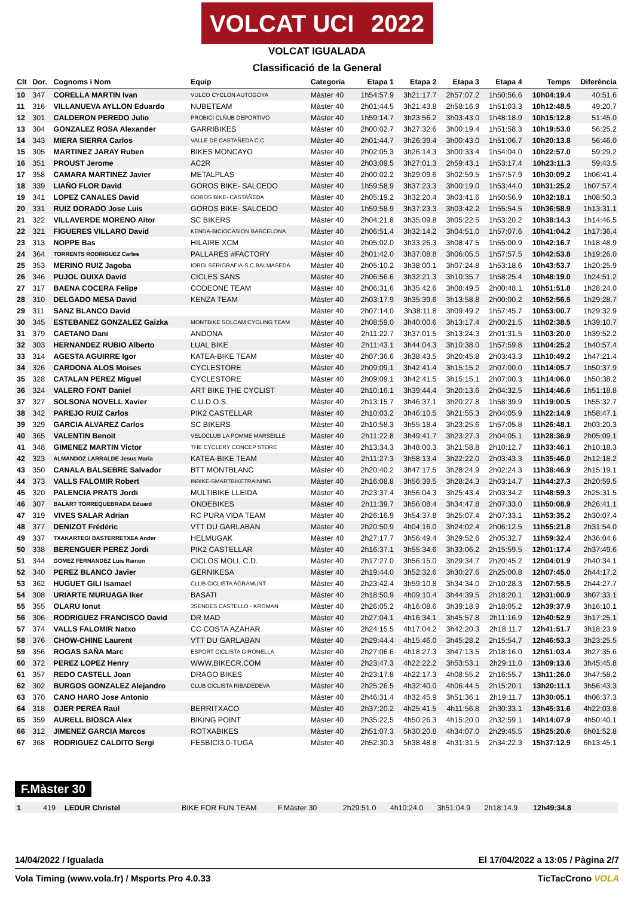VOLCAT UCI 2022
VOLCAT IGUALADA
Classificació de la General
| Clt | Dor. | Cognoms i Nom | Equip | Categoria | Etapa 1 | Etapa 2 | Etapa 3 | Etapa 4 | Temps | Diferència |
| --- | --- | --- | --- | --- | --- | --- | --- | --- | --- | --- |
| 10 | 347 | CORELLA MARTIN Ivan | VULCO CYCLON AUTOGOYA | Màster 40 | 1h54:57.9 | 3h21:17.7 | 2h57:07.2 | 1h50:56.6 | 10h04:19.4 | 40:51.6 |
| 11 | 316 | VILLANUEVA AYLLON Eduardo | NUBETEAM | Màster 40 | 2h01:44.5 | 3h21:43.8 | 2h58:16.9 | 1h51:03.3 | 10h12:48.5 | 49:20.7 |
| 12 | 301 | CALDERON PEREDO Julio | PROBICI CLÑUB DEPORTIVO | Màster 40 | 1h59:14.7 | 3h23:56.2 | 3h03:43.0 | 1h48:18.9 | 10h15:12.8 | 51:45.0 |
| 13 | 304 | GONZALEZ ROSA Alexander | GARRIBIKES | Màster 40 | 2h00:02.7 | 3h27:32.6 | 3h00:19.4 | 1h51:58.3 | 10h19:53.0 | 56:25.2 |
| 14 | 343 | MIERA SIERRA Carlos | VALLE DE CASTAÑEDA C.C. | Màster 40 | 2h01:44.7 | 3h26:39.4 | 3h00:43.0 | 1h51:06.7 | 10h20:13.8 | 56:46.0 |
| 15 | 305 | MARTINEZ JARAY Ruben | BIKES MONCAYO | Màster 40 | 2h02:05.3 | 3h26:14.3 | 3h00:33.4 | 1h54:04.0 | 10h22:57.0 | 59:29.2 |
| 16 | 351 | PROUST Jerome | AC2R | Màster 40 | 2h03:09.5 | 3h27:01.3 | 2h59:43.1 | 1h53:17.4 | 10h23:11.3 | 59:43.5 |
| 17 | 358 | CAMARA MARTINEZ Javier | METALPLAS | Màster 40 | 2h00:02.2 | 3h29:09.6 | 3h02:59.5 | 1h57:57.9 | 10h30:09.2 | 1h06:41.4 |
| 18 | 339 | LIAÑO FLOR David | GOROS BIKE- SALCEDO | Màster 40 | 1h59:58.9 | 3h37:23.3 | 3h00:19.0 | 1h53:44.0 | 10h31:25.2 | 1h07:57.4 |
| 19 | 341 | LOPEZ CANALES David | GOROS BIKE- CASTAÑEDA | Màster 40 | 2h05:19.2 | 3h32:20.4 | 3h03:41.6 | 1h50:56.9 | 10h32:18.1 | 1h08:50.3 |
| 20 | 331 | RUIZ DORADO Jose Luis | GOROS BIKE- SALCEDO | Màster 40 | 1h59:58.9 | 3h37:23.3 | 3h03:42.2 | 1h55:54.5 | 10h36:58.9 | 1h13:31.1 |
| 21 | 322 | VILLAVERDE MORENO Aitor | SC BIKERS | Màster 40 | 2h04:21.8 | 3h35:09.8 | 3h05:22.5 | 1h53:20.2 | 10h38:14.3 | 1h14:46.5 |
| 22 | 321 | FIGUERES VILLARO David | KENDA-BICIOCASION BARCELONA | Màster 40 | 2h06:51.4 | 3h32:14.2 | 3h04:51.0 | 1h57:07.6 | 10h41:04.2 | 1h17:36.4 |
| 23 | 313 | NOPPE Bas | HILAIRE XCM | Màster 40 | 2h05:02.0 | 3h33:26.3 | 3h08:47.5 | 1h55:00.9 | 10h42:16.7 | 1h18:48.9 |
| 24 | 364 | TORRENTS RODRIGUEZ Carles | PALLARES #FACTORY | Màster 40 | 2h01:42.0 | 3h37:08.8 | 3h06:05.5 | 1h57:57.5 | 10h42:53.8 | 1h19:26.0 |
| 25 | 353 | MERINO RUIZ Jagoba | IORGI SERIGRAFIA-S.C.BALMASEDA | Màster 40 | 2h05:10.2 | 3h38:00.1 | 3h07:24.8 | 1h53:18.6 | 10h43:53.7 | 1h20:25.9 |
| 26 | 346 | PUJOL GUIXA David | CICLES SANS | Màster 40 | 2h06:56.6 | 3h32:21.3 | 3h10:35.7 | 1h58:25.4 | 10h48:19.0 | 1h24:51.2 |
| 27 | 317 | BAENA COCERA Felipe | CODEONE TEAM | Màster 40 | 2h06:31.6 | 3h35:42.6 | 3h08:49.5 | 2h00:48.1 | 10h51:51.8 | 1h28:24.0 |
| 28 | 310 | DELGADO MESA David | KENZA TEAM | Màster 40 | 2h03:17.9 | 3h35:39.6 | 3h13:58.8 | 2h00:00.2 | 10h52:56.5 | 1h29:28.7 |
| 29 | 311 | SANZ BLANCO David | | Màster 40 | 2h07:14.0 | 3h38:11.8 | 3h09:49.2 | 1h57:45.7 | 10h53:00.7 | 1h29:32.9 |
| 30 | 345 | ESTEBANEZ GONZALEZ Gaizka | MONTBIKE SOLCAM CYCLING TEAM | Màster 40 | 2h08:59.0 | 3h40:00.6 | 3h13:17.4 | 2h00:21.5 | 11h02:38.5 | 1h39:10.7 |
| 31 | 379 | CAETANO Dani | ANDONA | Màster 40 | 2h11:22.7 | 3h37:01.5 | 3h13:24.3 | 2h01:31.5 | 11h03:20.0 | 1h39:52.2 |
| 32 | 303 | HERNANDEZ RUBIO Alberto | LUAL BIKE | Màster 40 | 2h11:43.1 | 3h44:04.3 | 3h10:38.0 | 1h57:59.8 | 11h04:25.2 | 1h40:57.4 |
| 33 | 314 | AGESTA AGUIRRE Igor | KATEA-BIKE TEAM | Màster 40 | 2h07:36.6 | 3h38:43.5 | 3h20:45.8 | 2h03:43.3 | 11h10:49.2 | 1h47:21.4 |
| 34 | 326 | CARDONA ALOS Moises | CYCLESTORE | Màster 40 | 2h09:09.1 | 3h42:41.4 | 3h15:15.2 | 2h07:00.0 | 11h14:05.7 | 1h50:37.9 |
| 35 | 328 | CATALAN PEREZ Miguel | CYCLESTORE | Màster 40 | 2h09:09.1 | 3h42:41.5 | 3h15:15.1 | 2h07:00.3 | 11h14:06.0 | 1h50:38.2 |
| 36 | 324 | VALERO FONT Daniel | ART BIKE THE CYCLIST | Màster 40 | 2h10:16.1 | 3h39:44.4 | 3h20:13.6 | 2h04:32.5 | 11h14:46.6 | 1h51:18.8 |
| 37 | 327 | SOLSONA NOVELL Xavier | C.U.D.O.S. | Màster 40 | 2h13:15.7 | 3h46:37.1 | 3h20:27.8 | 1h58:39.9 | 11h19:00.5 | 1h55:32.7 |
| 38 | 342 | PAREJO RUIZ Carlos | PIK2 CASTELLAR | Màster 40 | 2h10:03.2 | 3h46:10.5 | 3h21:55.3 | 2h04:05.9 | 11h22:14.9 | 1h58:47.1 |
| 39 | 329 | GARCIA ALVAREZ Carlos | SC BIKERS | Màster 40 | 2h10:58.3 | 3h55:18.4 | 3h23:25.6 | 1h57:05.8 | 11h26:48.1 | 2h03:20.3 |
| 40 | 365 | VALENTIN Benoit | VELOCLUB LA POMME MARSEILLE | Màster 40 | 2h11:22.8 | 3h49:41.7 | 3h23:27.3 | 2h04:05.1 | 11h28:36.9 | 2h05:09.1 |
| 41 | 348 | GIMENEZ MARTIN Victor | THE CYCLERY CONCEP STORE | Màster 40 | 2h13:34.3 | 3h48:00.3 | 3h21:58.8 | 2h10:12.7 | 11h33:46.1 | 2h10:18.3 |
| 42 | 323 | ALMANDOZ LARRALDE Jesus Maria | KATEA-BIKE TEAM | Màster 40 | 2h11:27.3 | 3h58:13.4 | 3h22:22.0 | 2h03:43.3 | 11h35:46.0 | 2h12:18.2 |
| 43 | 350 | CANALA BALSEBRE Salvador | BTT MONTBLANC | Màster 40 | 2h20:40.2 | 3h47:17.5 | 3h28:24.9 | 2h02:24.3 | 11h38:46.9 | 2h15:19.1 |
| 44 | 373 | VALLS FALOMIR Robert | INBIKE-SMARTBIKETRAINING | Màster 40 | 2h16:08.8 | 3h56:39.5 | 3h28:24.3 | 2h03:14.7 | 11h44:27.3 | 2h20:59.5 |
| 45 | 320 | PALENCIA PRATS Jordi | MULTIBIKE LLEIDA | Màster 40 | 2h23:37.4 | 3h56:04.3 | 3h25:43.4 | 2h03:34.2 | 11h48:59.3 | 2h25:31.5 |
| 46 | 307 | BALART TORREQUEBRADA Eduard | ONDEBIKES | Màster 40 | 2h11:39.7 | 3h56:08.4 | 3h34:47.8 | 2h07:33.0 | 11h50:08.9 | 2h26:41.1 |
| 47 | 319 | VIVES SALAR Adrian | RC PURA VIDA TEAM | Màster 40 | 2h26:16.9 | 3h54:37.8 | 3h25:07.4 | 2h07:33.1 | 11h53:35.2 | 2h30:07.4 |
| 48 | 377 | DENIZOT Frédéric | VTT DU GARLABAN | Màster 40 | 2h20:50.9 | 4h04:16.0 | 3h24:02.4 | 2h06:12.5 | 11h55:21.8 | 2h31:54.0 |
| 49 | 337 | TXAKARTEGI BASTERRETXEA Ander | HELMUGAK | Màster 40 | 2h27:17.7 | 3h56:49.4 | 3h29:52.6 | 2h05:32.7 | 11h59:32.4 | 2h36:04.6 |
| 50 | 338 | BERENGUER PEREZ Jordi | PIK2 CASTELLAR | Màster 40 | 2h16:37.1 | 3h55:34.6 | 3h33:06.2 | 2h15:59.5 | 12h01:17.4 | 2h37:49.6 |
| 51 | 344 | GOMEZ FERNANDEZ Luis Ramon | CICLOS MOLI, C.D. | Màster 40 | 2h17:27.0 | 3h56:15.0 | 3h29:34.7 | 2h20:45.2 | 12h04:01.9 | 2h40:34.1 |
| 52 | 340 | PEREZ BLANCO Javier | GERNIKESA | Màster 40 | 2h19:44.0 | 3h52:32.6 | 3h30:27.6 | 2h25:00.8 | 12h07:45.0 | 2h44:17.2 |
| 53 | 362 | HUGUET GILI Isamael | CLUB CICLISTA AGRAMUNT | Màster 40 | 2h23:42.4 | 3h59:10.8 | 3h34:34.0 | 2h10:28.3 | 12h07:55.5 | 2h44:27.7 |
| 54 | 308 | URIARTE MURUAGA Iker | BASATI | Màster 40 | 2h18:50.9 | 4h09:10.4 | 3h44:39.5 | 2h18:20.1 | 12h31:00.9 | 3h07:33.1 |
| 55 | 355 | OLARU Ionut | 3SENDES CASTELLO - KROMAN | Màster 40 | 2h26:05.2 | 4h16:08.6 | 3h39:18.9 | 2h18:05.2 | 12h39:37.9 | 3h16:10.1 |
| 56 | 306 | RODRIGUEZ FRANCISCO David | DR MAD | Màster 40 | 2h27:04.1 | 4h16:34.1 | 3h45:57.8 | 2h11:16.9 | 12h40:52.9 | 3h17:25.1 |
| 57 | 374 | VALLS FALOMIR Natxo | CC COSTA AZAHAR | Màster 40 | 2h24:15.5 | 4h17:04.2 | 3h42:20.3 | 2h18:11.7 | 12h41:51.7 | 3h18:23.9 |
| 58 | 376 | CHOW-CHINE Laurent | VTT DU GARLABAN | Màster 40 | 2h29:44.4 | 4h15:46.0 | 3h45:28.2 | 2h15:54.7 | 12h46:53.3 | 3h23:25.5 |
| 59 | 356 | ROGAS SAÑA Marc | ESPORT CICLISTA GIRONELLA | Màster 40 | 2h27:06.6 | 4h18:27.3 | 3h47:13.5 | 2h18:16.0 | 12h51:03.4 | 3h27:35.6 |
| 60 | 372 | PEREZ LOPEZ Henry | WWW.BIKECR.COM | Màster 40 | 2h23:47.3 | 4h22:22.2 | 3h53:53.1 | 2h29:11.0 | 13h09:13.6 | 3h45:45.8 |
| 61 | 357 | REDO CASTELL Joan | DRAGO BIKES | Màster 40 | 2h23:17.8 | 4h22:17.3 | 4h08:55.2 | 2h16:55.7 | 13h11:26.0 | 3h47:58.2 |
| 62 | 302 | BURGOS GONZALEZ Alejandro | CLUB CICLISTA RIBADEDEVA | Màster 40 | 2h25:26.5 | 4h32:40.0 | 4h06:44.5 | 2h15:20.1 | 13h20:11.1 | 3h56:43.3 |
| 63 | 370 | CANO HARO Jose Antonio | | Màster 40 | 2h46:31.4 | 4h32:45.9 | 3h51:36.1 | 2h19:11.7 | 13h30:05.1 | 4h06:37.3 |
| 64 | 318 | OJER PEREA Raul | BERRITXACO | Màster 40 | 2h37:20.2 | 4h25:41.5 | 4h11:56.8 | 2h30:33.1 | 13h45:31.6 | 4h22:03.8 |
| 65 | 359 | AURELL BIOSCA Alex | BIKING POINT | Màster 40 | 2h35:22.5 | 4h50:26.3 | 4h15:20.0 | 2h32:59.1 | 14h14:07.9 | 4h50:40.1 |
| 66 | 312 | JIMENEZ GARCIA Marcos | ROTXABIKES | Màster 40 | 2h51:07.3 | 5h30:20.8 | 4h34:07.0 | 2h29:45.5 | 15h25:20.6 | 6h01:52.8 |
| 67 | 368 | RODRIGUEZ CALDITO Sergi | FESBICI3.0-TUGA | Màster 40 | 2h52:30.3 | 5h38:48.8 | 4h31:31.5 | 2h34:22.3 | 15h37:12.9 | 6h13:45.1 |
F.Màster 30
| 1 | 419 | LEDUR Christel | BIKE FOR FUN TEAM | F.Màster 30 | 2h29:51.0 | 4h10:24.0 | 3h51:04.9 | 2h18:14.9 | 12h49:34.8 | |
14/04/2022 / Igualada El 17/04/2022 a 13:05 / Pàgina 2/7
Vola Timing (www.vola.fr) / Msports Pro 4.0.33 TicTacCrono VOLA